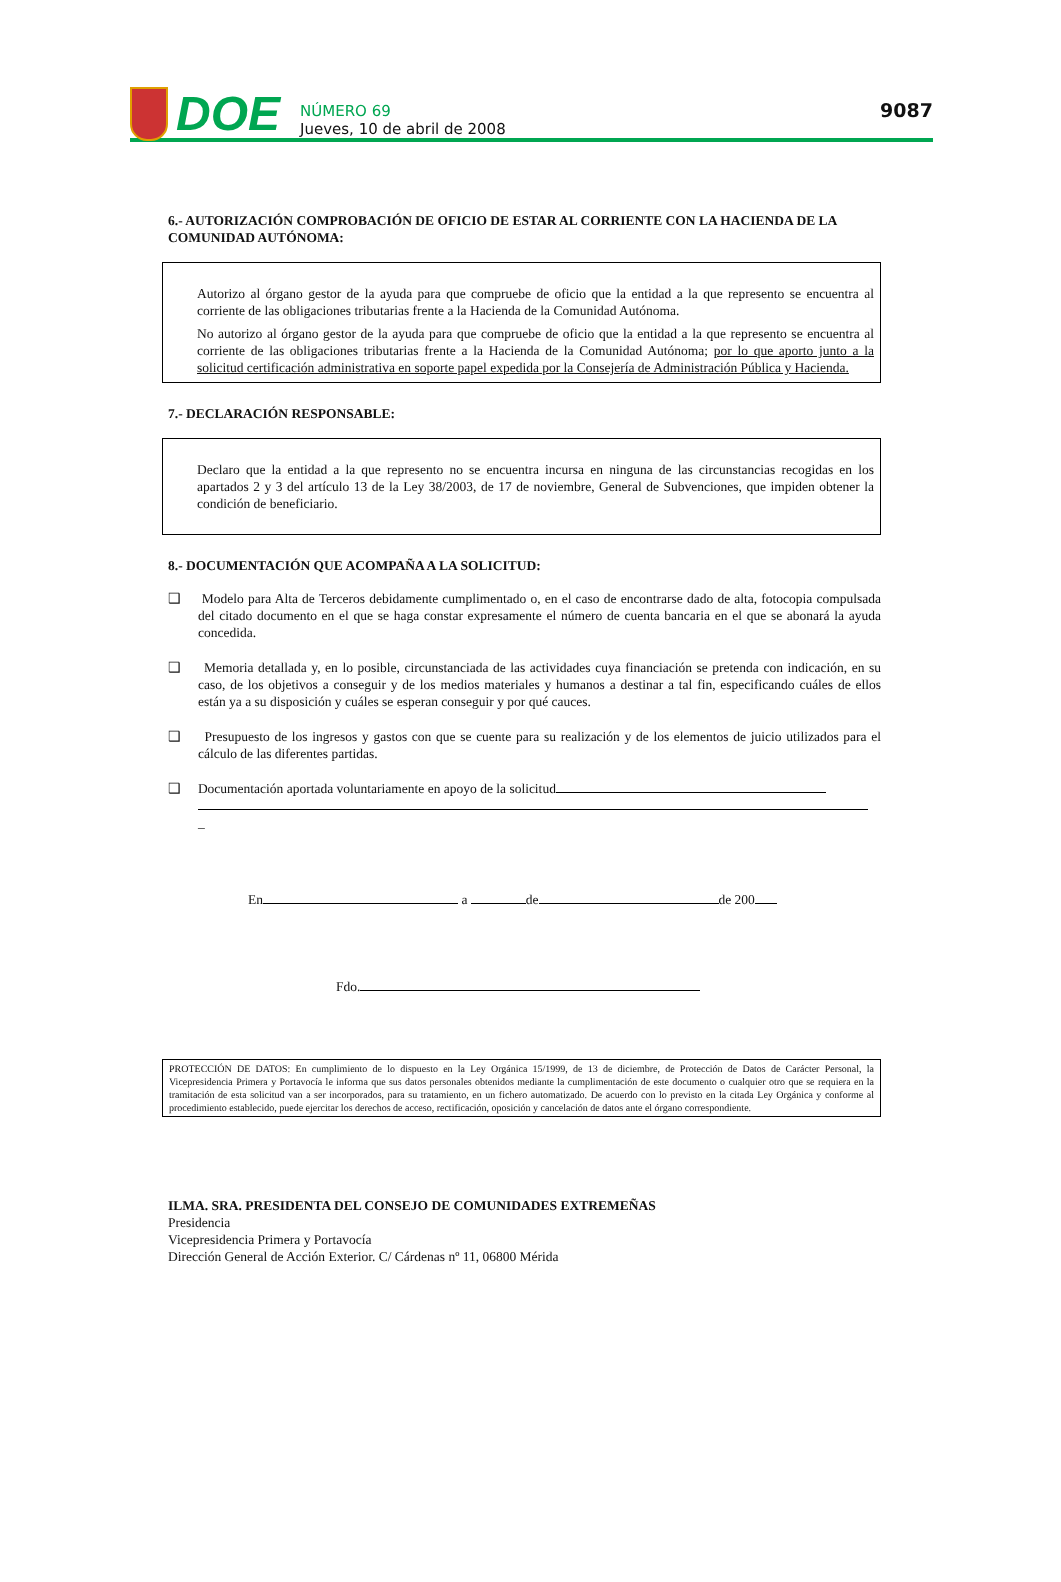DOE
NÚMERO 69
Jueves, 10 de abril de 2008
9087
6.- AUTORIZACIÓN COMPROBACIÓN DE OFICIO DE ESTAR AL CORRIENTE CON LA HACIENDA DE LA COMUNIDAD AUTÓNOMA:
Autorizo al órgano gestor de la ayuda para que compruebe de oficio que la entidad a la que represento se encuentra al corriente de las obligaciones tributarias frente a la Hacienda de la Comunidad Autónoma.
No autorizo al órgano gestor de la ayuda para que compruebe de oficio que la entidad a la que represento se encuentra al corriente de las obligaciones tributarias frente a la Hacienda de la Comunidad Autónoma; por lo que aporto junto a la solicitud certificación administrativa en soporte papel expedida por la Consejería de Administración Pública y Hacienda.
7.- DECLARACIÓN RESPONSABLE:
Declaro que la entidad a la que represento no se encuentra incursa en ninguna de las circunstancias recogidas en los apartados 2 y 3 del artículo 13 de la Ley 38/2003, de 17 de noviembre, General de Subvenciones, que impiden obtener la condición de beneficiario.
8.- DOCUMENTACIÓN QUE ACOMPAÑA A LA SOLICITUD:
❑ Modelo para Alta de Terceros debidamente cumplimentado o, en el caso de encontrarse dado de alta, fotocopia compulsada del citado documento en el que se haga constar expresamente el número de cuenta bancaria en el que se abonará la ayuda concedida.
❑ Memoria detallada y, en lo posible, circunstanciada de las actividades cuya financiación se pretenda con indicación, en su caso, de los objetivos a conseguir y de los medios materiales y humanos a destinar a tal fin, especificando cuáles de ellos están ya a su disposición y cuáles se esperan conseguir y por qué cauces.
❑ Presupuesto de los ingresos y gastos con que se cuente para su realización y de los elementos de juicio utilizados para el cálculo de las diferentes partidas.
❑ Documentación aportada voluntariamente en apoyo de la solicitud
_
En a de de 200
Fdo.
PROTECCIÓN DE DATOS: En cumplimiento de lo dispuesto en la Ley Orgánica 15/1999, de 13 de diciembre, de Protección de Datos de Carácter Personal, la Vicepresidencia Primera y Portavocía le informa que sus datos personales obtenidos mediante la cumplimentación de este documento o cualquier otro que se requiera en la tramitación de esta solicitud van a ser incorporados, para su tratamiento, en un fichero automatizado. De acuerdo con lo previsto en la citada Ley Orgánica y conforme al procedimiento establecido, puede ejercitar los derechos de acceso, rectificación, oposición y cancelación de datos ante el órgano correspondiente.
ILMA. SRA. PRESIDENTA DEL CONSEJO DE COMUNIDADES EXTREMEÑAS
Presidencia
Vicepresidencia Primera y Portavocía
Dirección General de Acción Exterior. C/ Cárdenas nº 11, 06800 Mérida